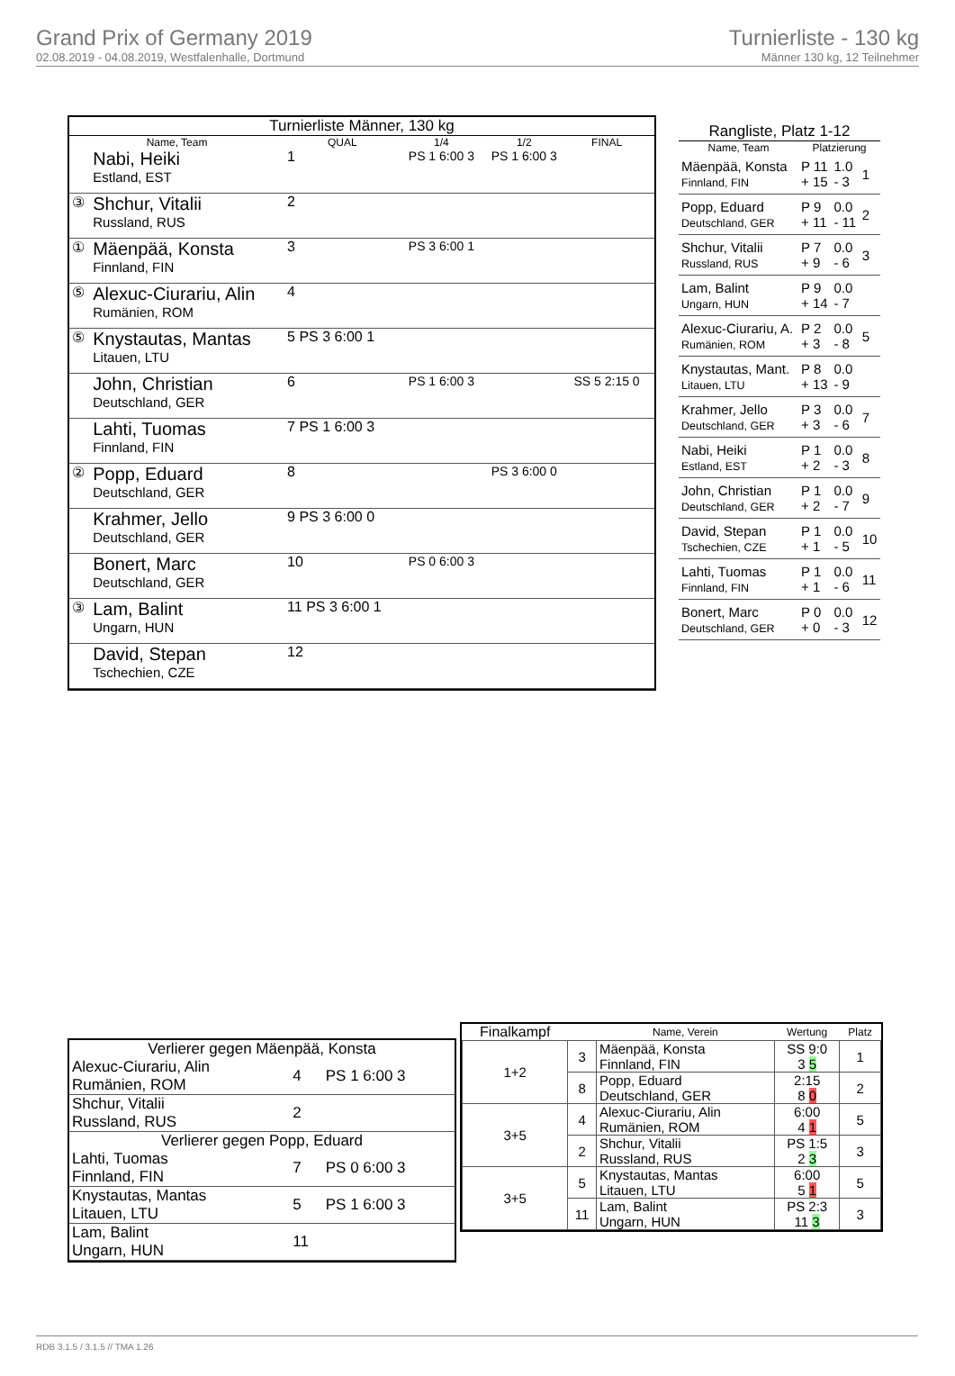Grand Prix of Germany 2019
02.08.2019 - 04.08.2019, Westfalenhalle, Dortmund
Turnierliste - 130 kg
Männer 130 kg, 12 Teilnehmer
| Turnierliste Männer, 130 kg | | | | | | |
| --- | --- | --- | --- | --- | --- | --- |
| Name, Team | | QUAL | 1/4 | 1/2 | FINAL | |
| | Nabi, Heiki Estland, EST | 1 | PS 1 6:00 3 | PS 1 6:00 3 | | |
| ③ | Shchur, Vitalii Russland, RUS | 2 | | | | |
| ① | Mäenpää, Konsta Finnland, FIN | 3 | PS 3 6:00 1 | | | |
| ⑤ | Alexuc-Ciurariu, Alin Rumänien, ROM | 4 | | | | |
| ⑤ | Knystautas, Mantas Litauen, LTU | 5 PS 3 6:00 1 | | | | |
| | John, Christian Deutschland, GER | 6 | PS 1 6:00 3 | | SS 5 2:15 0 | |
| | Lahti, Tuomas Finnland, FIN | 7 PS 1 6:00 3 | | | | |
| ② | Popp, Eduard Deutschland, GER | 8 | | PS 3 6:00 0 | | |
| | Krahmer, Jello Deutschland, GER | 9 PS 3 6:00 0 | | | | |
| | Bonert, Marc Deutschland, GER | 10 | PS 0 6:00 3 | | | |
| ③ | Lam, Balint Ungarn, HUN | 11 PS 3 6:00 1 | | | | |
| | David, Stepan Tschechien, CZE | 12 | | | | |
| Rangliste, Platz 1-12 | | | |
| --- | --- | --- | --- |
| Name, Team | Platzierung | | |
| Mäenpää, Konsta Finnland, FIN | P 11 + 15 | 1.0 - 3 | 1 |
| Popp, Eduard Deutschland, GER | P 9 + 11 | 0.0 - 11 | 2 |
| Shchur, Vitalii Russland, RUS | P 7 + 9 | 0.0 - 6 | 3 |
| Lam, Balint Ungarn, HUN | P 9 + 14 | 0.0 - 7 | |
| Alexuc-Ciurariu, A. Rumänien, ROM | P 2 + 3 | 0.0 - 8 | 5 |
| Knystautas, Mant. Litauen, LTU | P 8 + 13 | 0.0 - 9 | |
| Krahmer, Jello Deutschland, GER | P 3 + 3 | 0.0 - 6 | 7 |
| Nabi, Heiki Estland, EST | P 1 + 2 | 0.0 - 3 | 8 |
| John, Christian Deutschland, GER | P 1 + 2 | 0.0 - 7 | 9 |
| David, Stepan Tschechien, CZE | P 1 + 1 | 0.0 - 5 | 10 |
| Lahti, Tuomas Finnland, FIN | P 1 + 1 | 0.0 - 6 | 11 |
| Bonert, Marc Deutschland, GER | P 0 + 0 | 0.0 - 3 | 12 |
| Verlierer gegen Mäenpää, Konsta | | |
| --- | --- | --- |
| Alexuc-Ciurariu, Alin Rumänien, ROM | 4 | PS 1 6:00 3 |
| Shchur, Vitalii Russland, RUS | 2 | |
| Verlierer gegen Popp, Eduard | | |
| Lahti, Tuomas Finnland, FIN | 7 | PS 0 6:00 3 |
| Knystautas, Mantas Litauen, LTU | 5 | PS 1 6:00 3 |
| Lam, Balint Ungarn, HUN | 11 | |
| Finalkampf | | Name, Verein | Wertung | Platz |
| --- | --- | --- | --- | --- |
| 1+2 | 3 | Mäenpää, Konsta Finnland, FIN | SS 9:0 3 5 | 1 |
| | 8 | Popp, Eduard Deutschland, GER | 2:15 8 0 | 2 |
| 3+5 | 4 | Alexuc-Ciurariu, Alin Rumänien, ROM | 6:00 4 1 | 5 |
| | 2 | Shchur, Vitalii Russland, RUS | PS 1:5 2 3 | 3 |
| 3+5 | 5 | Knystautas, Mantas Litauen, LTU | 6:00 5 1 | 5 |
| | 11 | Lam, Balint Ungarn, HUN | PS 2:3 11 3 | 3 |
RDB 3.1.5 / 3.1.5 // TMA 1.26